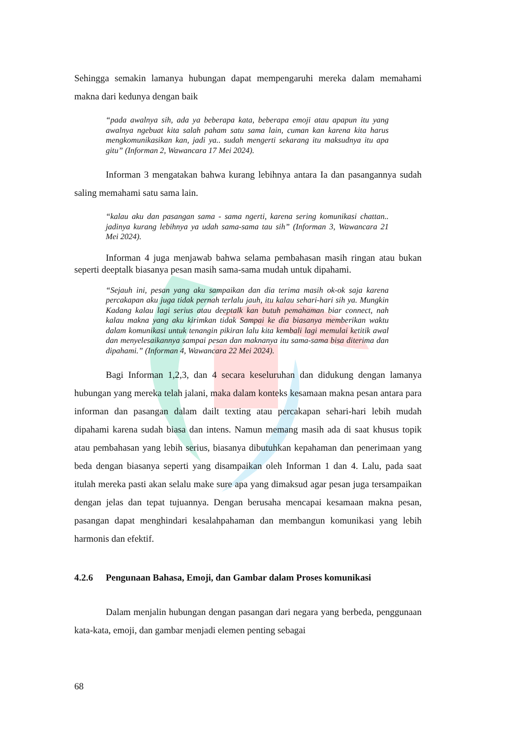Sehingga semakin lamanya hubungan dapat mempengaruhi mereka dalam memahami makna dari kedunya dengan baik
“pada awalnya sih, ada ya beberapa kata, beberapa emoji atau apapun itu yang awalnya ngebuat kita salah paham satu sama lain, cuman kan karena kita harus mengkomunikasikan kan, jadi ya.. sudah mengerti sekarang itu maksudnya itu apa gitu” (Informan 2, Wawancara 17 Mei 2024).
Informan 3 mengatakan bahwa kurang lebihnya antara Ia dan pasangannya sudah saling memahami satu sama lain.
“kalau aku dan pasangan sama - sama ngerti, karena sering komunikasi chattan.. jadinya kurang lebihnya ya udah sama-sama tau sih” (Informan 3, Wawancara 21 Mei 2024).
Informan 4 juga menjawab bahwa selama pembahasan masih ringan atau bukan seperti deeptalk biasanya pesan masih sama-sama mudah untuk dipahami.
“Sejauh ini, pesan yang aku sampaikan dan dia terima masih ok-ok saja karena percakapan aku juga tidak pernah terlalu jauh, itu kalau sehari-hari sih ya. Mungkin Kadang kalau lagi serius atau deeptalk kan butuh pemahaman biar connect, nah kalau makna yang aku kirimkan tidak Sampai ke dia biasanya memberikan waktu dalam komunikasi untuk tenangin pikiran lalu kita kembali lagi memulai ketitik awal dan menyelesaikannya sampai pesan dan maknanya itu sama-sama bisa diterima dan dipahami.” (Informan 4, Wawancara 22 Mei 2024).
Bagi Informan 1,2,3, dan 4 secara keseluruhan dan didukung dengan lamanya hubungan yang mereka telah jalani, maka dalam konteks kesamaan makna pesan antara para informan dan pasangan dalam dailt texting atau percakapan sehari-hari lebih mudah dipahami karena sudah biasa dan intens. Namun memang masih ada di saat khusus topik atau pembahasan yang lebih serius, biasanya dibutuhkan kepahaman dan penerimaan yang beda dengan biasanya seperti yang disampaikan oleh Informan 1 dan 4. Lalu, pada saat itulah mereka pasti akan selalu make sure apa yang dimaksud agar pesan juga tersampaikan dengan jelas dan tepat tujuannya. Dengan berusaha mencapai kesamaan makna pesan, pasangan dapat menghindari kesalahpahaman dan membangun komunikasi yang lebih harmonis dan efektif.
4.2.6 Pengunaan Bahasa, Emoji, dan Gambar dalam Proses komunikasi
Dalam menjalin hubungan dengan pasangan dari negara yang berbeda, penggunaan kata-kata, emoji, dan gambar menjadi elemen penting sebagai
68